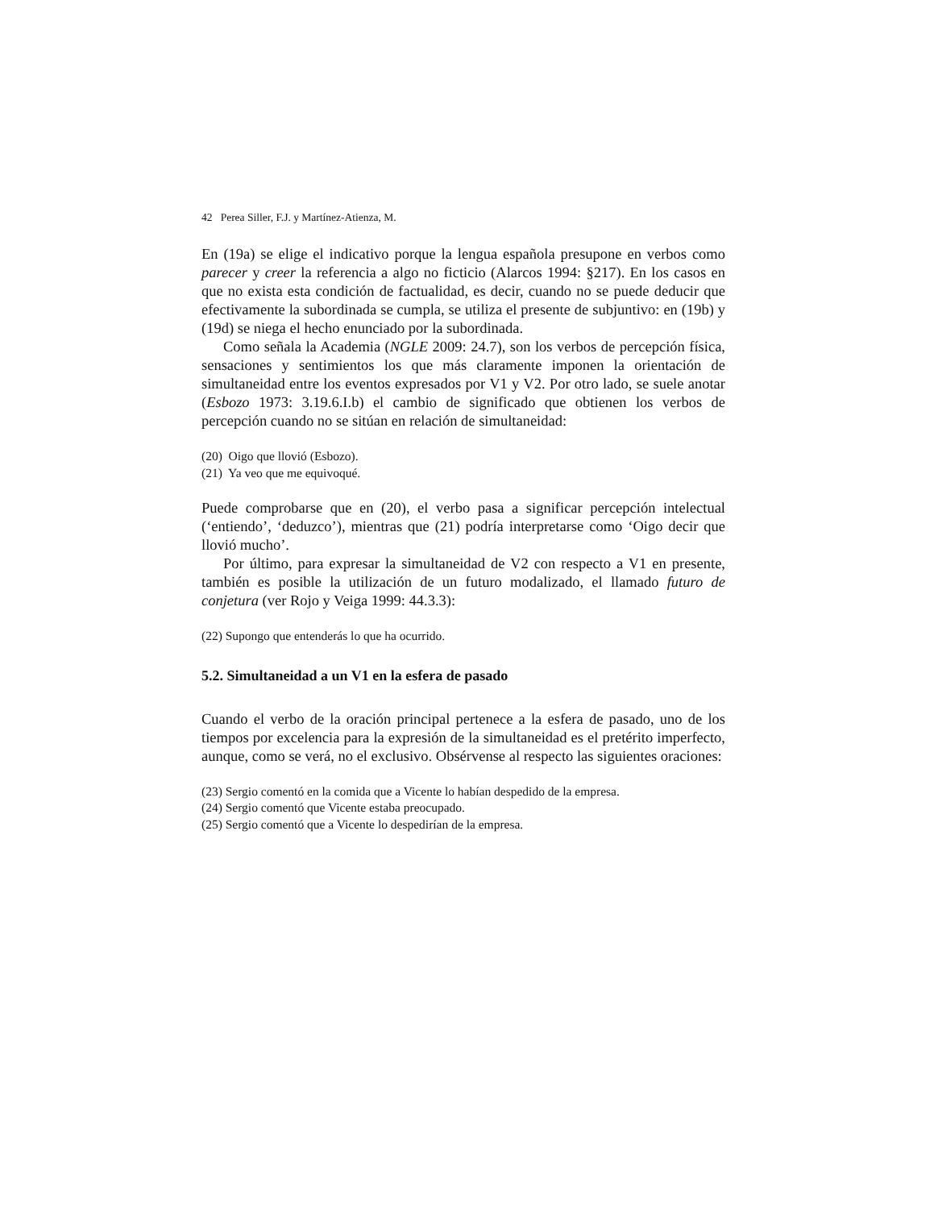42 Perea Siller, F.J. y Martínez-Atienza, M.
En (19a) se elige el indicativo porque la lengua española presupone en verbos como parecer y creer la referencia a algo no ficticio (Alarcos 1994: §217). En los casos en que no exista esta condición de factualidad, es decir, cuando no se puede deducir que efectivamente la subordinada se cumpla, se utiliza el presente de subjuntivo: en (19b) y (19d) se niega el hecho enunciado por la subordinada.
Como señala la Academia (NGLE 2009: 24.7), son los verbos de percepción física, sensaciones y sentimientos los que más claramente imponen la orientación de simultaneidad entre los eventos expresados por V1 y V2. Por otro lado, se suele anotar (Esbozo 1973: 3.19.6.I.b) el cambio de significado que obtienen los verbos de percepción cuando no se sitúan en relación de simultaneidad:
(20) Oigo que llovió (Esbozo).
(21) Ya veo que me equivoqué.
Puede comprobarse que en (20), el verbo pasa a significar percepción intelectual (‘entiendo’, ‘deduzco’), mientras que (21) podría interpretarse como ‘Oigo decir que llovió mucho’.
Por último, para expresar la simultaneidad de V2 con respecto a V1 en presente, también es posible la utilización de un futuro modalizado, el llamado futuro de conjetura (ver Rojo y Veiga 1999: 44.3.3):
(22) Supongo que entenderás lo que ha ocurrido.
5.2. Simultaneidad a un V1 en la esfera de pasado
Cuando el verbo de la oración principal pertenece a la esfera de pasado, uno de los tiempos por excelencia para la expresión de la simultaneidad es el pretérito imperfecto, aunque, como se verá, no el exclusivo. Obsérvense al respecto las siguientes oraciones:
(23) Sergio comentó en la comida que a Vicente lo habían despedido de la empresa.
(24) Sergio comentó que Vicente estaba preocupado.
(25) Sergio comentó que a Vicente lo despedirían de la empresa.